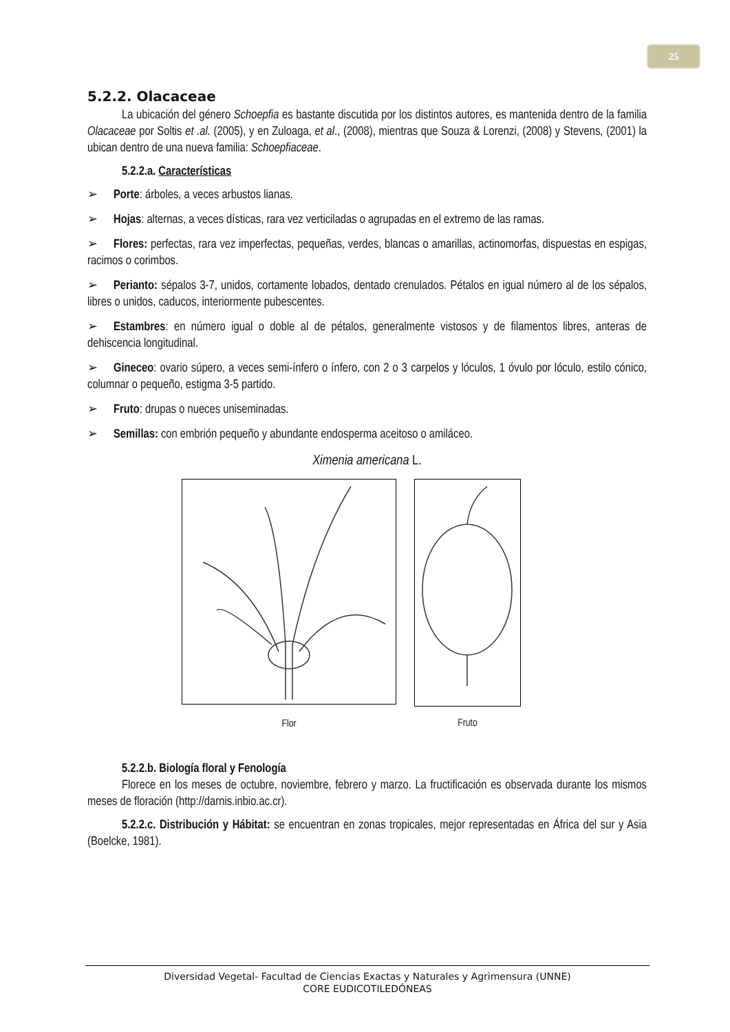25
5.2.2. Olacaceae
La ubicación del género Schoepfia es bastante discutida por los distintos autores, es mantenida dentro de la familia Olacaceae por Soltis et .al. (2005), y en Zuloaga, et al., (2008), mientras que Souza & Lorenzi, (2008) y Stevens, (2001) la ubican dentro de una nueva familia: Schoepfiaceae.
5.2.2.a. Características
➢ Porte: árboles, a veces arbustos lianas.
➢ Hojas: alternas, a veces dísticas, rara vez verticiladas o agrupadas en el extremo de las ramas.
➢ Flores: perfectas, rara vez imperfectas, pequeñas, verdes, blancas o amarillas, actinomorfas, dispuestas en espigas, racimos o corimbos.
➢ Perianto: sépalos 3-7, unidos, cortamente lobados, dentado crenulados. Pétalos en igual número al de los sépalos, libres o unidos, caducos, interiormente pubescentes.
➢ Estambres: en número igual o doble al de pétalos, generalmente vistosos y de filamentos libres, anteras de dehiscencia longitudinal.
➢ Gineceo: ovario súpero, a veces semi-ínfero o ínfero, con 2 o 3 carpelos y lóculos, 1 óvulo por lóculo, estilo cónico, columnar o pequeño, estigma 3-5 partido.
➢ Fruto: drupas o nueces uniseminadas.
➢ Semillas: con embrión pequeño y abundante endosperma aceitoso o amiláceo.
Ximenia americana L.
Flor
Fruto
5.2.2.b. Biología floral y Fenología
Florece en los meses de octubre, noviembre, febrero y marzo. La fructificación es observada durante los mismos meses de floración (http://darnis.inbio.ac.cr).
5.2.2.c. Distribución y Hábitat: se encuentran en zonas tropicales, mejor representadas en África del sur y Asia (Boelcke, 1981).
Diversidad Vegetal- Facultad de Ciencias Exactas y Naturales y Agrimensura (UNNE)
CORE EUDICOTILEDÓNEAS